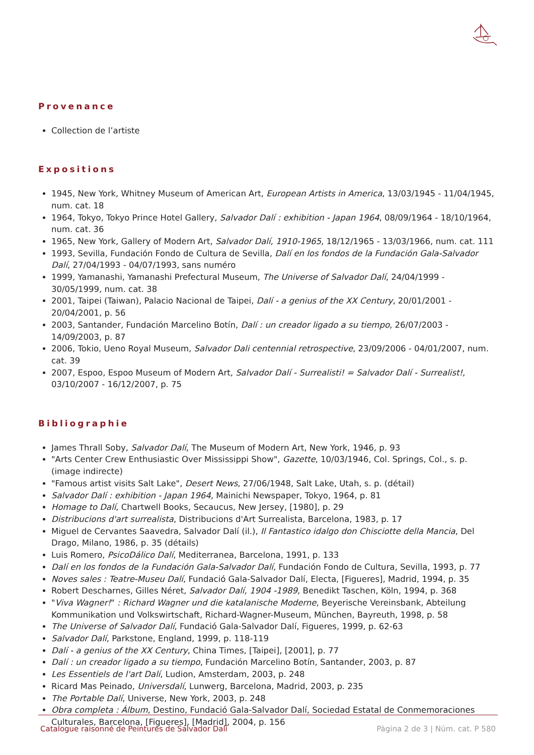Provenance
Collection de l’artiste
Expositions
1945, New York, Whitney Museum of American Art, European Artists in America, 13/03/1945 - 11/04/1945, num. cat. 18
1964, Tokyo, Tokyo Prince Hotel Gallery, Salvador Dalí : exhibition - Japan 1964, 08/09/1964 - 18/10/1964, num. cat. 36
1965, New York, Gallery of Modern Art, Salvador Dalí, 1910-1965, 18/12/1965 - 13/03/1966, num. cat. 111
1993, Sevilla, Fundación Fondo de Cultura de Sevilla, Dalí en los fondos de la Fundación Gala-Salvador Dalí, 27/04/1993 - 04/07/1993, sans numéro
1999, Yamanashi, Yamanashi Prefectural Museum, The Universe of Salvador Dalí, 24/04/1999 - 30/05/1999, num. cat. 38
2001, Taipei (Taiwan), Palacio Nacional de Taipei, Dalí - a genius of the XX Century, 20/01/2001 - 20/04/2001, p. 56
2003, Santander, Fundación Marcelino Botín, Dalí : un creador ligado a su tiempo, 26/07/2003 - 14/09/2003, p. 87
2006, Tokio, Ueno Royal Museum, Salvador Dali centennial retrospective, 23/09/2006 - 04/01/2007, num. cat. 39
2007, Espoo, Espoo Museum of Modern Art, Salvador Dalí - Surrealisti! = Salvador Dalí - Surrealist!, 03/10/2007 - 16/12/2007, p. 75
Bibliographie
James Thrall Soby, Salvador Dalí, The Museum of Modern Art, New York, 1946, p. 93
"Arts Center Crew Enthusiastic Over Mississippi Show", Gazette, 10/03/1946, Col. Springs, Col., s. p. (image indirecte)
"Famous artist visits Salt Lake", Desert News, 27/06/1948, Salt Lake, Utah, s. p. (détail)
Salvador Dalí : exhibition - Japan 1964, Mainichi Newspaper, Tokyo, 1964, p. 81
Homage to Dalí, Chartwell Books, Secaucus, New Jersey, [1980], p. 29
Distribucions d'art surrealista, Distribucions d'Art Surrealista, Barcelona, 1983, p. 17
Miguel de Cervantes Saavedra, Salvador Dalí (il.), Il Fantastico idalgo don Chisciotte della Mancia, Del Drago, Milano, 1986, p. 35 (détails)
Luis Romero, PsicoDálico Dalí, Mediterranea, Barcelona, 1991, p. 133
Dalí en los fondos de la Fundación Gala-Salvador Dalí, Fundación Fondo de Cultura, Sevilla, 1993, p. 77
Noves sales : Teatre-Museu Dalí, Fundació Gala-Salvador Dalí, Electa, [Figueres], Madrid, 1994, p. 35
Robert Descharnes, Gilles Néret, Salvador Dalí, 1904 -1989, Benedikt Taschen, Köln, 1994, p. 368
"Viva Wagner!" : Richard Wagner und die katalanische Moderne, Beyerische Vereinsbank, Abteilung Kommunikation und Volkswirtschaft, Richard-Wagner-Museum, München, Bayreuth, 1998, p. 58
The Universe of Salvador Dalí, Fundació Gala-Salvador Dalí, Figueres, 1999, p. 62-63
Salvador Dalí, Parkstone, England, 1999, p. 118-119
Dalí - a genius of the XX Century, China Times, [Taipei], [2001], p. 77
Dalí : un creador ligado a su tiempo, Fundación Marcelino Botín, Santander, 2003, p. 87
Les Essentiels de l'art Dalí, Ludion, Amsterdam, 2003, p. 248
Ricard Mas Peinado, Universdalí, Lunwerg, Barcelona, Madrid, 2003, p. 235
The Portable Dalí, Universe, New York, 2003, p. 248
Obra completa : Álbum, Destino, Fundació Gala-Salvador Dalí, Sociedad Estatal de Conmemoraciones Culturales, Barcelona, [Figueres], [Madrid], 2004, p. 156
Catalogue raisonné de Peintures de Salvador Dalí Pàgina 2 de 3 | Núm. cat. P 580